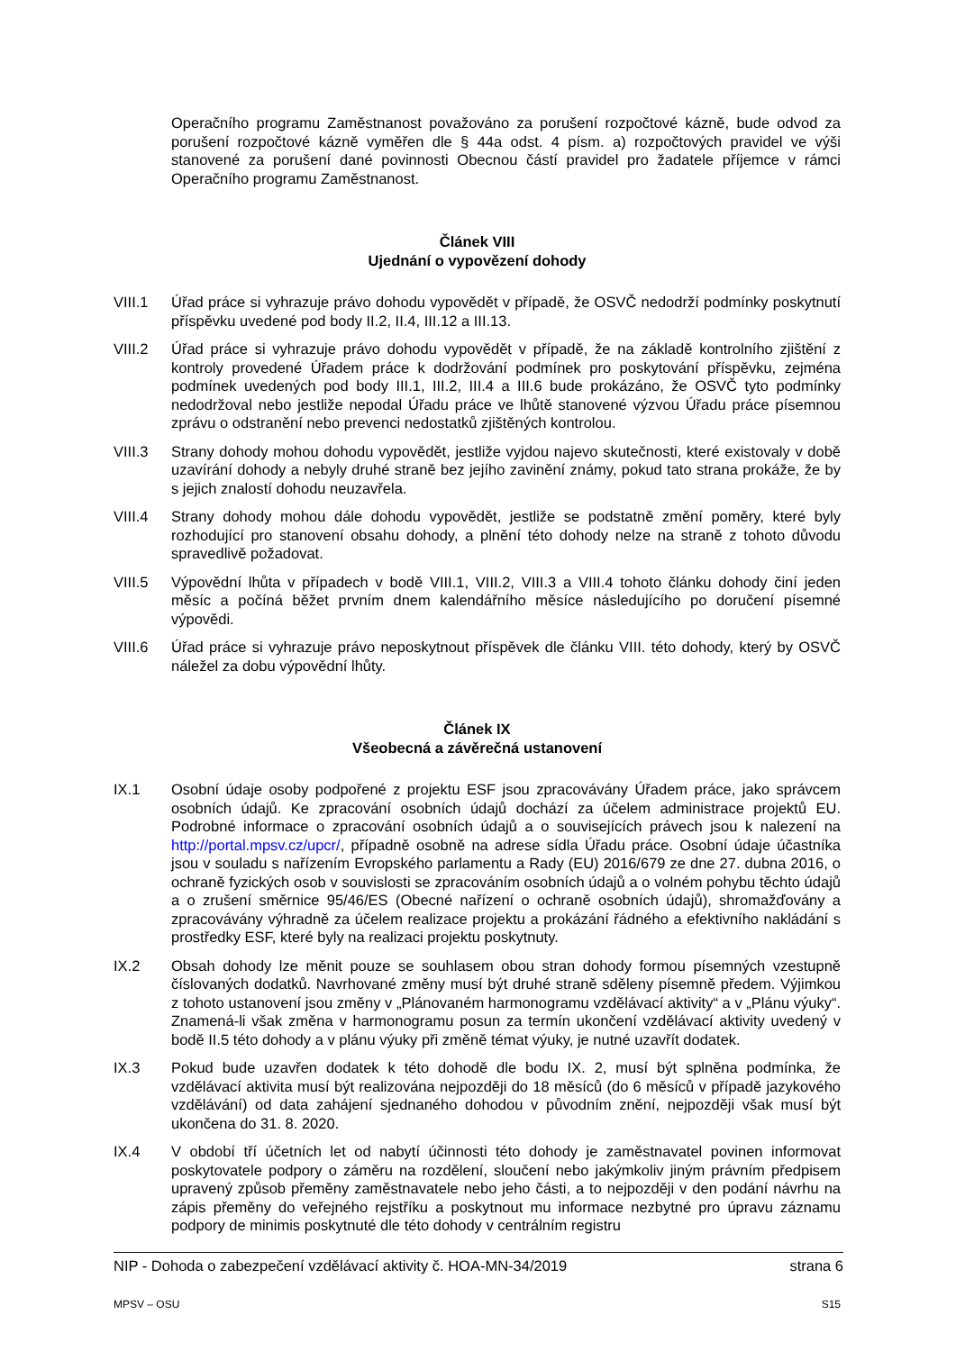Operačního programu Zaměstnanost považováno za porušení rozpočtové kázně, bude odvod za porušení rozpočtové kázně vyměřen dle § 44a odst. 4 písm. a) rozpočtových pravidel ve výši stanovené za porušení dané povinnosti Obecnou částí pravidel pro žadatele příjemce v rámci Operačního programu Zaměstnanost.
Článek VIII
Ujednání o vypovězení dohody
VIII.1 Úřad práce si vyhrazuje právo dohodu vypovědět v případě, že OSVČ nedodrží podmínky poskytnutí příspěvku uvedené pod body II.2, II.4, III.12 a III.13.
VIII.2 Úřad práce si vyhrazuje právo dohodu vypovědět v případě, že na základě kontrolního zjištění z kontroly provedené Úřadem práce k dodržování podmínek pro poskytování příspěvku, zejména podmínek uvedených pod body III.1, III.2, III.4 a III.6 bude prokázáno, že OSVČ tyto podmínky nedodržoval nebo jestliže nepodal Úřadu práce ve lhůtě stanovené výzvou Úřadu práce písemnou zprávu o odstranění nebo prevenci nedostatků zjištěných kontrolou.
VIII.3 Strany dohody mohou dohodu vypovědět, jestliže vyjdou najevo skutečnosti, které existovaly v době uzavírání dohody a nebyly druhé straně bez jejího zavinění známy, pokud tato strana prokáže, že by s jejich znalostí dohodu neuzavřela.
VIII.4 Strany dohody mohou dále dohodu vypovědět, jestliže se podstatně změní poměry, které byly rozhodující pro stanovení obsahu dohody, a plnění této dohody nelze na straně z tohoto důvodu spravedlivě požadovat.
VIII.5 Výpovědní lhůta v případech v bodě VIII.1, VIII.2, VIII.3 a VIII.4 tohoto článku dohody činí jeden měsíc a počíná běžet prvním dnem kalendářního měsíce následujícího po doručení písemné výpovědi.
VIII.6 Úřad práce si vyhrazuje právo neposkytnout příspěvek dle článku VIII. této dohody, který by OSVČ náležel za dobu výpovědní lhůty.
Článek IX
Všeobecná a závěrečná ustanovení
IX.1 Osobní údaje osoby podpořené z projektu ESF jsou zpracovávány Úřadem práce, jako správcem osobních údajů. Ke zpracování osobních údajů dochází za účelem administrace projektů EU. Podrobné informace o zpracování osobních údajů a o souvisejících právech jsou k nalezení na http://portal.mpsv.cz/upcr/, případně osobně na adrese sídla Úřadu práce. Osobní údaje účastníka jsou v souladu s nařízením Evropského parlamentu a Rady (EU) 2016/679 ze dne 27. dubna 2016, o ochraně fyzických osob v souvislosti se zpracováním osobních údajů a o volném pohybu těchto údajů a o zrušení směrnice 95/46/ES (Obecné nařízení o ochraně osobních údajů), shromažďovány a zpracovávány výhradně za účelem realizace projektu a prokázání řádného a efektivního nakládání s prostředky ESF, které byly na realizaci projektu poskytnuty.
IX.2 Obsah dohody lze měnit pouze se souhlasem obou stran dohody formou písemných vzestupně číslovaných dodatků. Navrhované změny musí být druhé straně sděleny písemně předem. Výjimkou z tohoto ustanovení jsou změny v „Plánovaném harmonogramu vzdělávací aktivity“ a v „Plánu výuky“. Znamená-li však změna v harmonogramu posun za termín ukončení vzdělávací aktivity uvedený v bodě II.5 této dohody a v plánu výuky při změně témat výuky, je nutné uzavřít dodatek.
IX.3 Pokud bude uzavřen dodatek k této dohodě dle bodu IX. 2, musí být splněna podmínka, že vzdělávací aktivita musí být realizována nejpozději do 18 měsíců (do 6 měsíců v případě jazykového vzdělávání) od data zahájení sjednaného dohodou v původním znění, nejpozději však musí být ukončena do 31. 8. 2020.
IX.4 V období tří účetních let od nabytí účinnosti této dohody je zaměstnavatel povinen informovat poskytovatele podpory o záměru na rozdělení, sloučení nebo jakýmkoliv jiným právním předpisem upravený způsob přeměny zaměstnavatele nebo jeho části, a to nejpozději v den podání návrhu na zápis přeměny do veřejného rejstříku a poskytnout mu informace nezbytné pro úpravu záznamu podpory de minimis poskytnuté dle této dohody v centrálním registru
NIP - Dohoda o zabezpečení vzdělávací aktivity č. HOA-MN-34/2019 strana 6
MPSV – OSU S15